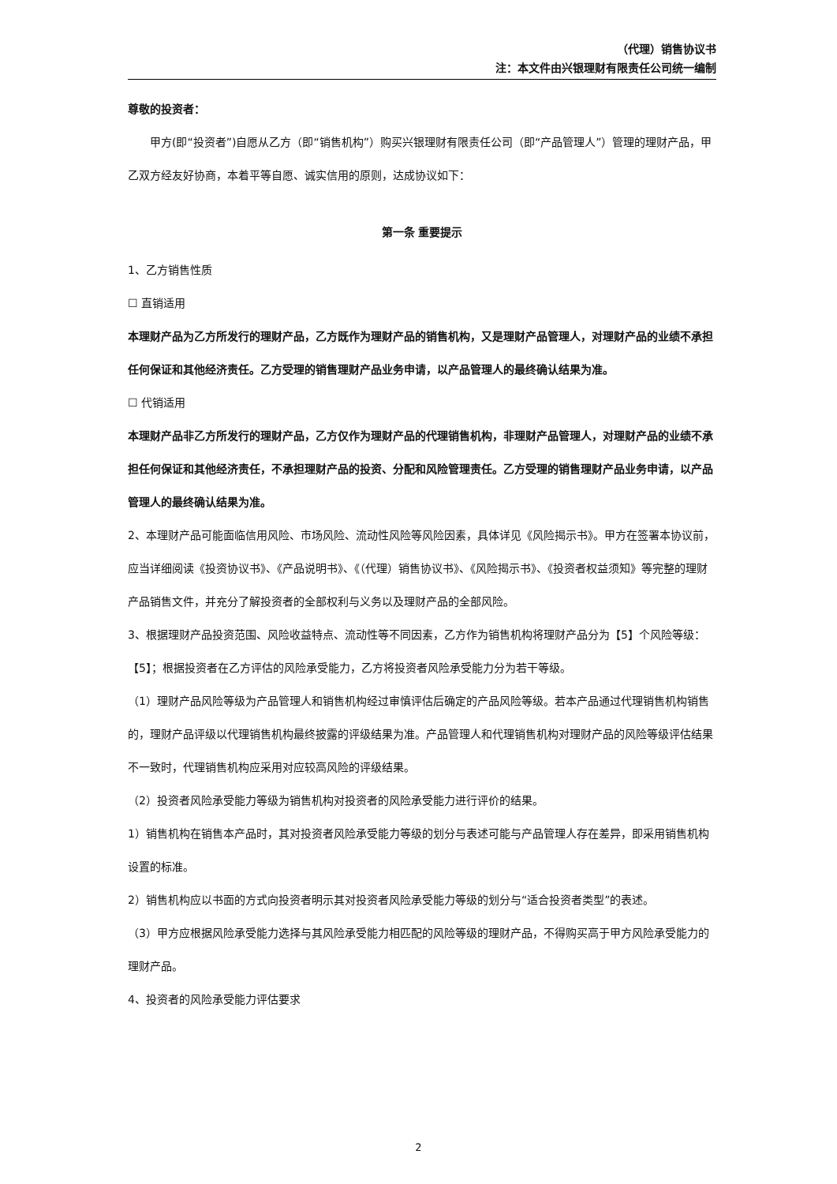（代理）销售协议书
注：本文件由兴银理财有限责任公司统一编制
尊敬的投资者：
甲方(即“投资者”)自愿从乙方（即“销售机构”）购买兴银理财有限责任公司（即“产品管理人”）管理的理财产品，甲乙双方经友好协商，本着平等自愿、诚实信用的原则，达成协议如下：
第一条 重要提示
1、乙方销售性质
☐ 直销适用
本理财产品为乙方所发行的理财产品，乙方既作为理财产品的销售机构，又是理财产品管理人，对理财产品的业绩不承担任何保证和其他经济责任。乙方受理的销售理财产品业务申请，以产品管理人的最终确认结果为准。
☐ 代销适用
本理财产品非乙方所发行的理财产品，乙方仅作为理财产品的代理销售机构，非理财产品管理人，对理财产品的业绩不承担任何保证和其他经济责任，不承担理财产品的投资、分配和风险管理责任。乙方受理的销售理财产品业务申请，以产品管理人的最终确认结果为准。
2、本理财产品可能面临信用风险、市场风险、流动性风险等风险因素，具体详见《风险揭示书》。甲方在签署本协议前，应当详细阅读《投资协议书》、《产品说明书》、《（代理）销售协议书》、《风险揭示书》、《投资者权益须知》等完整的理财产品销售文件，并充分了解投资者的全部权利与义务以及理财产品的全部风险。
3、根据理财产品投资范围、风险收益特点、流动性等不同因素，乙方作为销售机构将理财产品分为【5】个风险等级：【5】；根据投资者在乙方评估的风险承受能力，乙方将投资者风险承受能力分为若干等级。
（1）理财产品风险等级为产品管理人和销售机构经过审慎评估后确定的产品风险等级。若本产品通过代理销售机构销售的，理财产品评级以代理销售机构最终披露的评级结果为准。产品管理人和代理销售机构对理财产品的风险等级评估结果不一致时，代理销售机构应采用对应较高风险的评级结果。
（2）投资者风险承受能力等级为销售机构对投资者的风险承受能力进行评价的结果。
1）销售机构在销售本产品时，其对投资者风险承受能力等级的划分与表述可能与产品管理人存在差异，即采用销售机构设置的标准。
2）销售机构应以书面的方式向投资者明示其对投资者风险承受能力等级的划分与“适合投资者类型”的表述。
（3）甲方应根据风险承受能力选择与其风险承受能力相匹配的风险等级的理财产品，不得购买高于甲方风险承受能力的理财产品。
4、投资者的风险承受能力评估要求
2